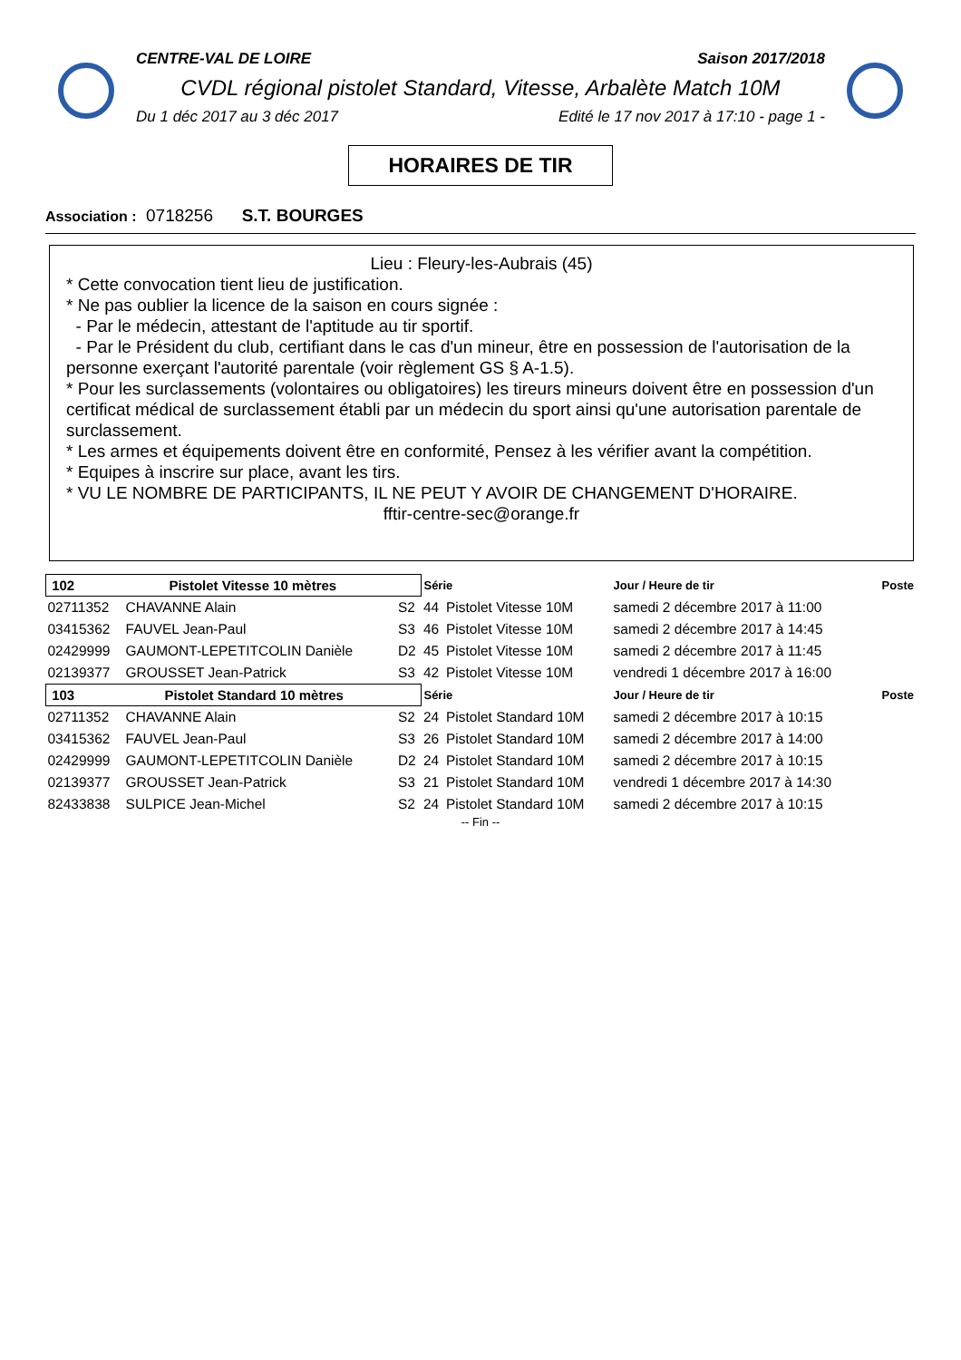CENTRE-VAL DE LOIRE Saison 2017/2018
CVDL régional pistolet Standard, Vitesse, Arbalète Match 10M
Du 1 déc 2017 au 3 déc 2017 Edité le 17 nov 2017 à 17:10 - page 1 -
HORAIRES DE TIR
Association : 0718256 S.T. BOURGES
Lieu : Fleury-les-Aubrais (45)
* Cette convocation tient lieu de justification.
* Ne pas oublier la licence de la saison en cours signée :
- Par le médecin, attestant de l'aptitude au tir sportif.
- Par le Président du club, certifiant dans le cas d'un mineur, être en possession de l'autorisation de la personne exerçant l'autorité parentale (voir règlement GS § A-1.5).
* Pour les surclassements (volontaires ou obligatoires) les tireurs mineurs doivent être en possession d'un certificat médical de surclassement établi par un médecin du sport ainsi qu'une autorisation parentale de surclassement.
* Les armes et équipements doivent être en conformité, Pensez à les vérifier avant la compétition.
* Equipes à inscrire sur place, avant les tirs.
* VU LE NOMBRE DE PARTICIPANTS, IL NE PEUT Y AVOIR DE CHANGEMENT D'HORAIRE.
fftir-centre-sec@orange.fr
| 102 Pistolet Vitesse 10 mètres | | | Série | | Jour / Heure de tir | Poste |
| 02711352 | CHAVANNE Alain | S2 | 44 | Pistolet Vitesse 10M | samedi 2 décembre 2017 à 11:00 | |
| 03415362 | FAUVEL Jean-Paul | S3 | 46 | Pistolet Vitesse 10M | samedi 2 décembre 2017 à 14:45 | |
| 02429999 | GAUMONT-LEPETITCOLIN Danièle | D2 | 45 | Pistolet Vitesse 10M | samedi 2 décembre 2017 à 11:45 | |
| 02139377 | GROUSSET Jean-Patrick | S3 | 42 | Pistolet Vitesse 10M | vendredi 1 décembre 2017 à 16:00 | |
| 103 Pistolet Standard 10 mètres | | | Série | | Jour / Heure de tir | Poste |
| 02711352 | CHAVANNE Alain | S2 | 24 | Pistolet Standard 10M | samedi 2 décembre 2017 à 10:15 | |
| 03415362 | FAUVEL Jean-Paul | S3 | 26 | Pistolet Standard 10M | samedi 2 décembre 2017 à 14:00 | |
| 02429999 | GAUMONT-LEPETITCOLIN Danièle | D2 | 24 | Pistolet Standard 10M | samedi 2 décembre 2017 à 10:15 | |
| 02139377 | GROUSSET Jean-Patrick | S3 | 21 | Pistolet Standard 10M | vendredi 1 décembre 2017 à 14:30 | |
| 82433838 | SULPICE Jean-Michel | S2 | 24 | Pistolet Standard 10M | samedi 2 décembre 2017 à 10:15 | |
-- Fin --